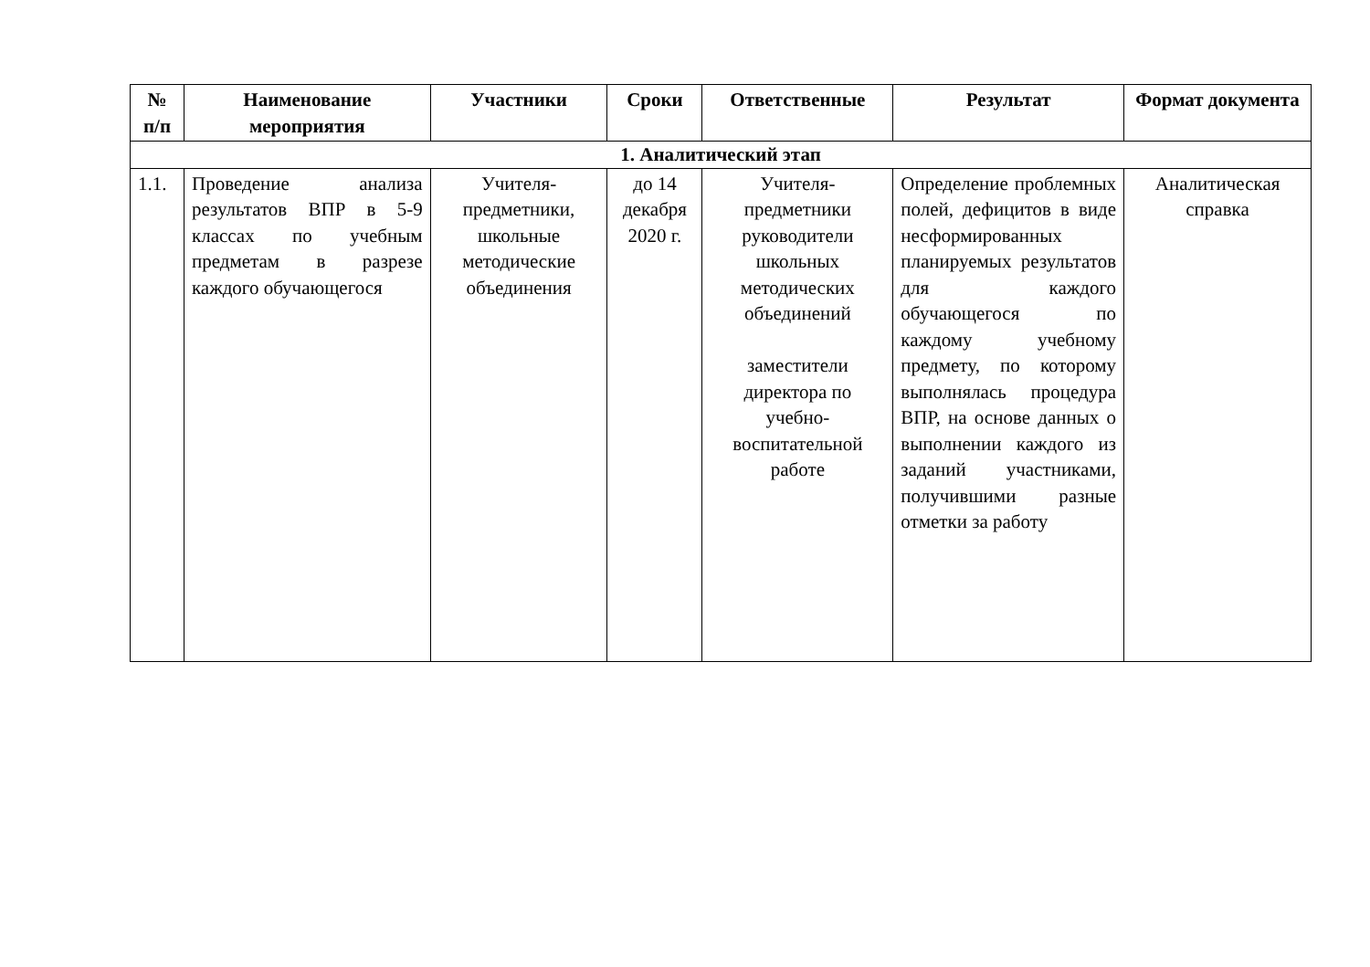| № п/п | Наименование мероприятия | Участники | Сроки | Ответственные | Результат | Формат документа |
| --- | --- | --- | --- | --- | --- | --- |
| 1. Аналитический этап | | | | | | |
| 1.1. | Проведение анализа результатов ВПР в 5-9 классах по учебным предметам в разрезе каждого обучающегося | Учителя-предметники, школьные методические объединения | до 14 декабря 2020 г. | Учителя-предметники руководители школьных методических объединений заместители директора по учебно-воспитательной работе | Определение проблемных полей, дефицитов в виде несформированных планируемых результатов для каждого обучающегося по каждому учебному предмету, по которому выполнялась процедура ВПР, на основе данных о выполнении каждого из заданий участниками, получившими разные отметки за работу | Аналитическая справка |